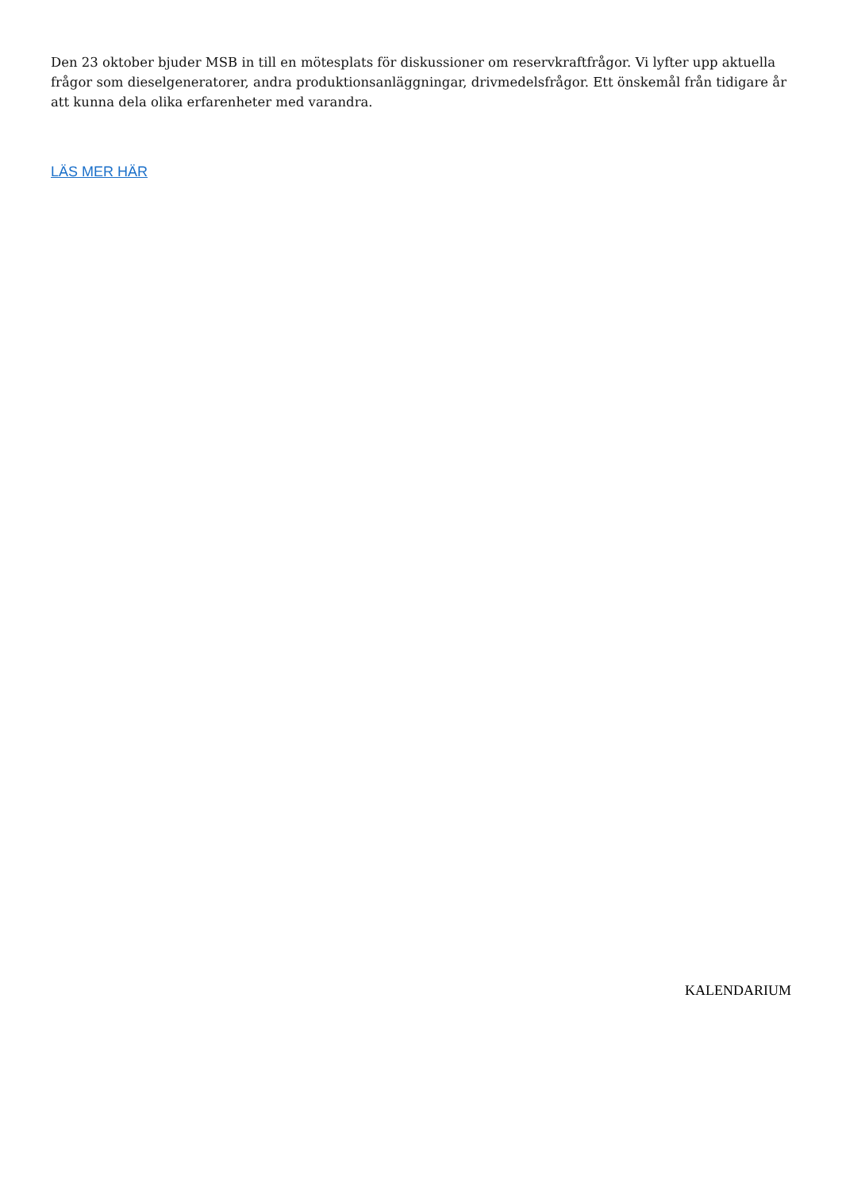Den 23 oktober bjuder MSB in till en mötesplats för diskussioner om reservkraftfrågor. Vi lyfter upp aktuella frågor som dieselgeneratorer, andra produktionsanläggningar, drivmedelsfrågor. Ett önskemål från tidigare år att kunna dela olika erfarenheter med varandra.
LÄS MER HÄR
KALENDARIUM